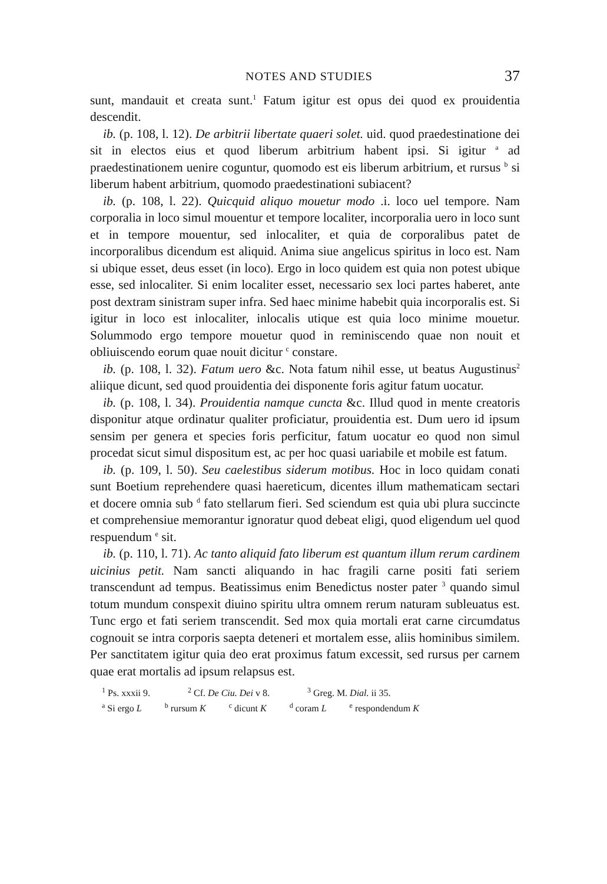NOTES AND STUDIES 37
sunt, mandauit et creata sunt.<sup>1</sup> Fatum igitur est opus dei quod ex prouidentia descendit.
ib. (p. 108, l. 12). De arbitrii libertate quaeri solet. uid. quod praedestinatione dei sit in electos eius et quod liberum arbitrium habent ipsi. Si igitur <sup>a</sup> ad praedestinationem uenire coguntur, quomodo est eis liberum arbitrium, et rursus <sup>b</sup> si liberum habent arbitrium, quomodo praedestinationi subiacent?
ib. (p. 108, l. 22). Quicquid aliquo mouetur modo .i. loco uel tempore. Nam corporalia in loco simul mouentur et tempore localiter, incorporalia uero in loco sunt et in tempore mouentur, sed inlocaliter, et quia de corporalibus patet de incorporalibus dicendum est aliquid. Anima siue angelicus spiritus in loco est. Nam si ubique esset, deus esset (in loco). Ergo in loco quidem est quia non potest ubique esse, sed inlocaliter. Si enim localiter esset, necessario sex loci partes haberet, ante post dextram sinistram super infra. Sed haec minime habebit quia incorporalis est. Si igitur in loco est inlocaliter, inlocalis utique est quia loco minime mouetur. Solummodo ergo tempore mouetur quod in reminiscendo quae non nouit et obliuiscendo eorum quae nouit dicitur <sup>c</sup> constare.
ib. (p. 108, l. 32). Fatum uero &c. Nota fatum nihil esse, ut beatus Augustinus<sup>2</sup> aliique dicunt, sed quod prouidentia dei disponente foris agitur fatum uocatur.
ib. (p. 108, l. 34). Prouidentia namque cuncta &c. Illud quod in mente creatoris disponitur atque ordinatur qualiter proficiatur, prouidentia est. Dum uero id ipsum sensim per genera et species foris perficitur, fatum uocatur eo quod non simul procedat sicut simul dispositum est, ac per hoc quasi uariabile et mobile est fatum.
ib. (p. 109, l. 50). Seu caelestibus siderum motibus. Hoc in loco quidam conati sunt Boetium reprehendere quasi haereticum, dicentes illum mathematicam sectari et docere omnia sub <sup>d</sup> fato stellarum fieri. Sed sciendum est quia ubi plura succincte et comprehensiue memorantur ignoratur quod debeat eligi, quod eligendum uel quod respuendum <sup>e</sup> sit.
ib. (p. 110, l. 71). Ac tanto aliquid fato liberum est quantum illum rerum cardinem uicinius petit. Nam sancti aliquando in hac fragili carne positi fati seriem transcendunt ad tempus. Beatissimus enim Benedictus noster pater <sup>3</sup> quando simul totum mundum conspexit diuino spiritu ultra omnem rerum naturam subleuatus est. Tunc ergo et fati seriem transcendit. Sed mox quia mortali erat carne circumdatus cognouit se intra corporis saepta deteneri et mortalem esse, aliis hominibus similem. Per sanctitatem igitur quia deo erat proximus fatum excessit, sed rursus per carnem quae erat mortalis ad ipsum relapsus est.
<sup>1</sup> Ps. xxxii 9. <sup>2</sup> Cf. De Ciu. Dei v 8. <sup>3</sup> Greg. M. Dial. ii 35.
<sup>a</sup> Si ergo L <sup>b</sup> rursum K <sup>c</sup> dicunt K <sup>d</sup> coram L <sup>e</sup> respondendum K